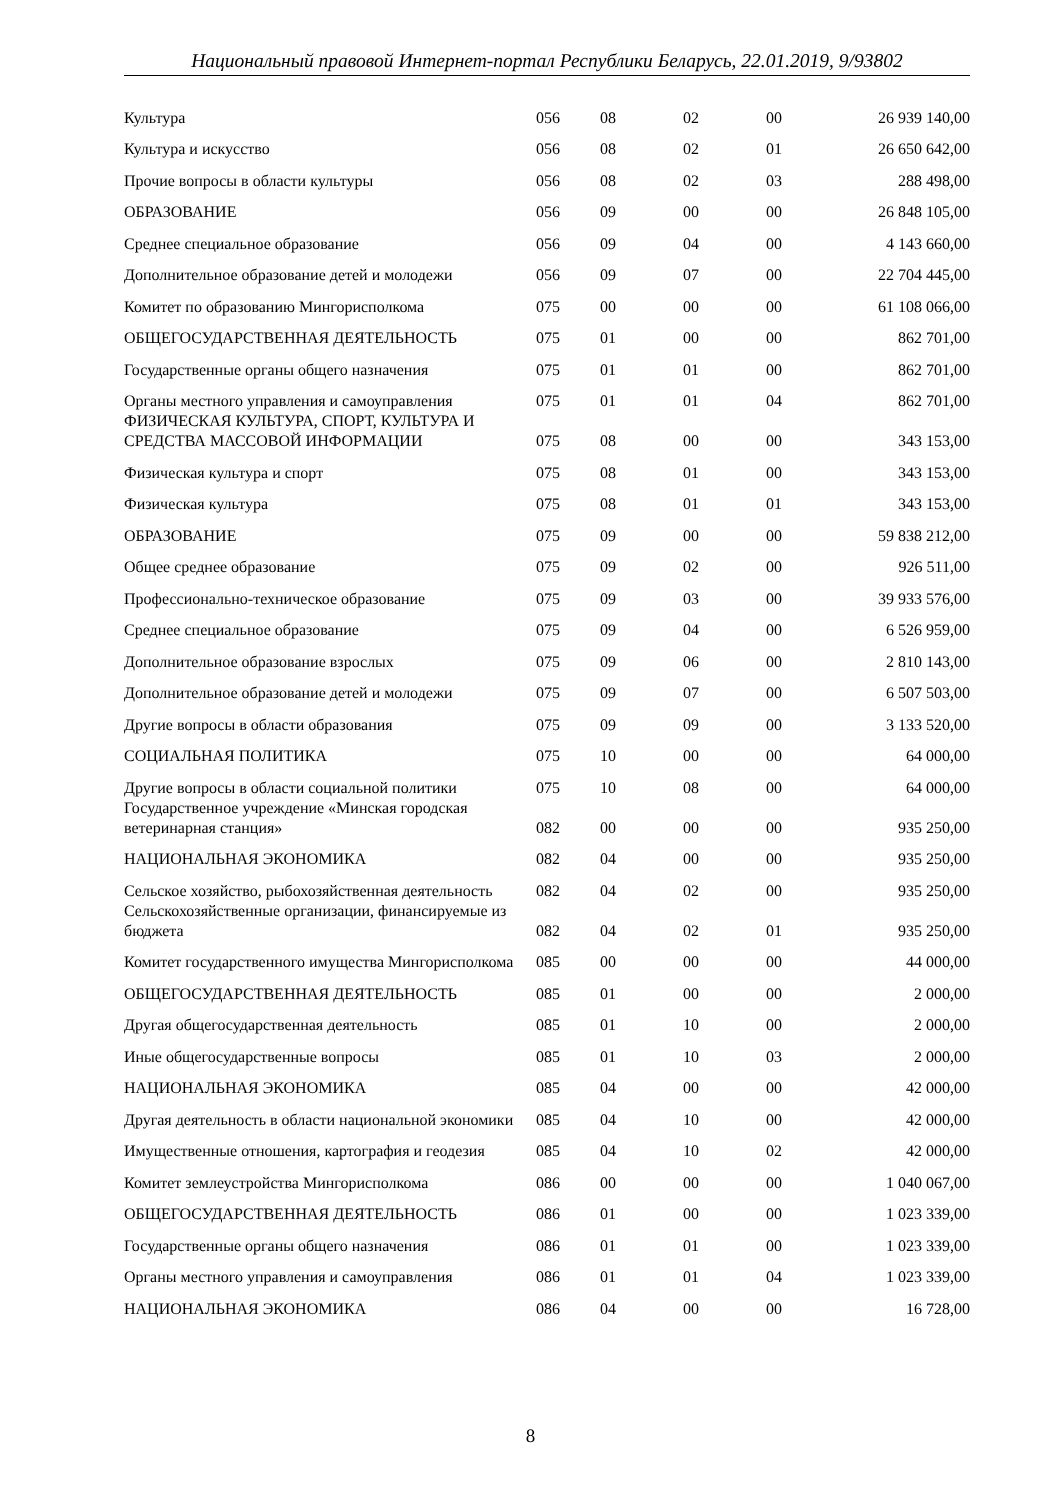Национальный правовой Интернет-портал Республики Беларусь, 22.01.2019, 9/93802
| Культура | 056 | 08 | 02 | 00 | 26 939 140,00 |
| Культура и искусство | 056 | 08 | 02 | 01 | 26 650 642,00 |
| Прочие вопросы в области культуры | 056 | 08 | 02 | 03 | 288 498,00 |
| ОБРАЗОВАНИЕ | 056 | 09 | 00 | 00 | 26 848 105,00 |
| Среднее специальное образование | 056 | 09 | 04 | 00 | 4 143 660,00 |
| Дополнительное образование детей и молодежи | 056 | 09 | 07 | 00 | 22 704 445,00 |
| Комитет по образованию Мингорисполкома | 075 | 00 | 00 | 00 | 61 108 066,00 |
| ОБЩЕГОСУДАРСТВЕННАЯ ДЕЯТЕЛЬНОСТЬ | 075 | 01 | 00 | 00 | 862 701,00 |
| Государственные органы общего назначения | 075 | 01 | 01 | 00 | 862 701,00 |
| Органы местного управления и самоуправления | 075 | 01 | 01 | 04 | 862 701,00 |
| ФИЗИЧЕСКАЯ КУЛЬТУРА, СПОРТ, КУЛЬТУРА И СРЕДСТВА МАССОВОЙ ИНФОРМАЦИИ | 075 | 08 | 00 | 00 | 343 153,00 |
| Физическая культура и спорт | 075 | 08 | 01 | 00 | 343 153,00 |
| Физическая культура | 075 | 08 | 01 | 01 | 343 153,00 |
| ОБРАЗОВАНИЕ | 075 | 09 | 00 | 00 | 59 838 212,00 |
| Общее среднее образование | 075 | 09 | 02 | 00 | 926 511,00 |
| Профессионально-техническое образование | 075 | 09 | 03 | 00 | 39 933 576,00 |
| Среднее специальное образование | 075 | 09 | 04 | 00 | 6 526 959,00 |
| Дополнительное образование взрослых | 075 | 09 | 06 | 00 | 2 810 143,00 |
| Дополнительное образование детей и молодежи | 075 | 09 | 07 | 00 | 6 507 503,00 |
| Другие вопросы в области образования | 075 | 09 | 09 | 00 | 3 133 520,00 |
| СОЦИАЛЬНАЯ ПОЛИТИКА | 075 | 10 | 00 | 00 | 64 000,00 |
| Другие вопросы в области социальной политики | 075 | 10 | 08 | 00 | 64 000,00 |
| Государственное учреждение «Минская городская ветеринарная станция» | 082 | 00 | 00 | 00 | 935 250,00 |
| НАЦИОНАЛЬНАЯ ЭКОНОМИКА | 082 | 04 | 00 | 00 | 935 250,00 |
| Сельское хозяйство, рыбохозяйственная деятельность | 082 | 04 | 02 | 00 | 935 250,00 |
| Сельскохозяйственные организации, финансируемые из бюджета | 082 | 04 | 02 | 01 | 935 250,00 |
| Комитет государственного имущества Мингорисполкома | 085 | 00 | 00 | 00 | 44 000,00 |
| ОБЩЕГОСУДАРСТВЕННАЯ ДЕЯТЕЛЬНОСТЬ | 085 | 01 | 00 | 00 | 2 000,00 |
| Другая общегосударственная деятельность | 085 | 01 | 10 | 00 | 2 000,00 |
| Иные общегосударственные вопросы | 085 | 01 | 10 | 03 | 2 000,00 |
| НАЦИОНАЛЬНАЯ ЭКОНОМИКА | 085 | 04 | 00 | 00 | 42 000,00 |
| Другая деятельность в области национальной экономики | 085 | 04 | 10 | 00 | 42 000,00 |
| Имущественные отношения, картография и геодезия | 085 | 04 | 10 | 02 | 42 000,00 |
| Комитет землеустройства Мингорисполкома | 086 | 00 | 00 | 00 | 1 040 067,00 |
| ОБЩЕГОСУДАРСТВЕННАЯ ДЕЯТЕЛЬНОСТЬ | 086 | 01 | 00 | 00 | 1 023 339,00 |
| Государственные органы общего назначения | 086 | 01 | 01 | 00 | 1 023 339,00 |
| Органы местного управления и самоуправления | 086 | 01 | 01 | 04 | 1 023 339,00 |
| НАЦИОНАЛЬНАЯ ЭКОНОМИКА | 086 | 04 | 00 | 00 | 16 728,00 |
8